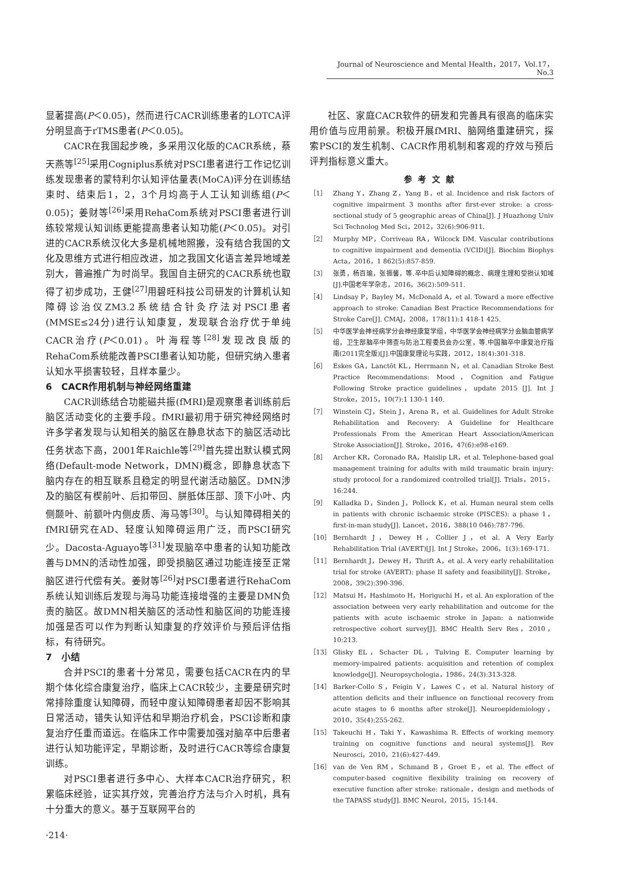Journal of Neuroscience and Mental Health，2017，Vol.17，No.3
显著提高(P＜0.05)，然而进行CACR训练患者的LOTCA评分明显高于rTMS患者(P＜0.05)。
CACR在我国起步晚，多采用汉化版的CACR系统，蔡天燕等<sup>[25]</sup>采用Cogniplus系统对PSCI患者进行工作记忆训练发现患者的蒙特利尔认知评估量表(MoCA)评分在训练结束时、结束后1，2，3个月均高于人工认知训练组(P＜0.05)；姜财等<sup>[26]</sup>采用RehaCom系统对PSCI患者进行训练较常规认知训练更能提高患者认知功能(P＜0.05)。对引进的CACR系统汉化大多是机械地照搬，没有结合我国的文化及思维方式进行相应改进，加之我国文化语言差异地域差别大，普遍推广为时尚早。我国自主研究的CACR系统也取得了初步成功，王健<sup>[27]</sup>用碧旺科技公司研发的计算机认知障碍诊治仪ZM3.2系统结合针灸疗法对PSCI患者(MMSE≤24分)进行认知康复，发现联合治疗优于单纯CACR治疗(P＜0.01)。叶海程等<sup>[28]</sup>发现改良版的RehaCom系统能改善PSCI患者认知功能，但研究纳入患者认知水平损害较轻，且样本量少。
6　CACR作用机制与神经网络重建
CACR训练结合功能磁共振(fMRI)是观察患者训练前后脑区活动变化的主要手段。fMRI最初用于研究神经网络时许多学者发现与认知相关的脑区在静息状态下的脑区活动比任务状态下高，2001年Raichle等<sup>[29]</sup>首先提出默认模式网络(Default-mode Network，DMN)概念，即静息状态下脑内存在的相互联系且稳定的明显代谢活动脑区。DMN涉及的脑区有楔前叶、后扣带回、胼胝体压部、顶下小叶、内侧颞叶、前额叶内侧皮质、海马等<sup>[30]</sup>。与认知障碍相关的fMRI研究在AD、轻度认知障碍运用广泛，而PSCI研究少。Dacosta-Aguayo等<sup>[31]</sup>发现脑卒中患者的认知功能改善与DMN的活动性加强，即受损脑区通过功能连接至正常脑区进行代偿有关。姜财等<sup>[26]</sup>对PSCI患者进行RehaCom系统认知训练后发现与海马功能连接增强的主要是DMN负责的脑区。故DMN相关脑区的活动性和脑区间的功能连接加强是否可以作为判断认知康复的疗效评价与预后评估指标，有待研究。
7　小结
合并PSCI的患者十分常见，需要包括CACR在内的早期个体化综合康复治疗，临床上CACR较少，主要是研究时常排除重度认知障碍，而轻中度认知障碍患者却因不影响其日常活动，错失认知评估和早期治疗机会，PSCI诊断和康复治疗任重而道远。在临床工作中需要加强对脑卒中后患者进行认知功能评定，早期诊断，及时进行CACR等综合康复训练。
对PSCI患者进行多中心、大样本CACR治疗研究，积累临床经验，证实其疗效，完善治疗方法与介入时机，具有十分重大的意义。基于互联网平台的
社区、家庭CACR软件的研发和完善具有很高的临床实用价值与应用前景。积极开展fMRI、脑网络重建研究，探索PSCI的发生机制、CACR作用机制和客观的疗效与预后评判指标意义重大。
参考文献
［1］ Zhang Y，Zhang Z，Yang B，et al. Incidence and risk factors of cognitive impairment 3 months after first-ever stroke: a cross-sectional study of 5 geographic areas of China[J]. J Huazhong Univ Sci Technolog Med Sci，2012，32(6):906-911.
［2］ Murphy MP，Corriveau RA，Wilcock DM. Vascular contributions to cognitive impairment and dementia (VCID)[J]. Biochim Biophys Acta，2016，1 862(5):857-859.
［3］ 张勇，杨百瑜，张振馨，等.卒中后认知障碍的概念、病理生理和受损认知域[J].中国老年学杂志，2016，36(2):509-511.
［4］ Lindsay P，Bayley M，McDonald A，et al. Toward a more effective approach to stroke: Canadian Best Practice Recommendations for Stroke Care[J]. CMAJ，2008，178(11):1 418-1 425.
［5］ 中华医学会神经病学分会神经康复学组，中华医学会神经病学分会脑血管病学组，卫生部脑卒中筛查与防治工程委员会办公室，等.中国脑卒中康复治疗指南(2011完全版)[J].中国康复理论与实践，2012，18(4):301-318.
［6］ Eskes GA，Lanctôt KL，Herrmann N，et al. Canadian Stroke Best Practice Recommendations: Mood，Cognition and Fatigue Following Stroke practice guidelines，update 2015 [J]. Int J Stroke，2015，10(7):1 130-1 140.
［7］ Winstein CJ，Stein J，Arena R，et al. Guidelines for Adult Stroke Rehabilitation and Recovery: A Guideline for Healthcare Professionals From the American Heart Association/American Stroke Association[J]. Stroke，2016，47(6):e98-e169.
［8］ Archer KR，Coronado RA，Haislip LR，et al. Telephone-based goal management training for adults with mild traumatic brain injury: study protocol for a randomized controlled trial[J]. Trials，2015，16:244.
［9］ Kalladka D，Sinden J，Pollock K，et al. Human neural stem cells in patients with chronic ischaemic stroke (PISCES): a phase 1，first-in-man study[J]. Lancet，2016，388(10 046):787-796.
［10］ Bernhardt J，Dewey H，Collier J，et al. A Very Early Rehabilitation Trial (AVERT)[J]. Int J Stroke，2006，1(3):169-171.
［11］ Bernhardt J，Dewey H，Thrift A，et al. A very early rehabilitation trial for stroke (AVERT): phase II safety and feasibility[J]. Stroke，2008，39(2):390-396.
［12］ Matsui H，Hashimoto H，Horiguchi H，et al. An exploration of the association between very early rehabilitation and outcome for the patients with acute ischaemic stroke in Japan: a nationwide retrospective cohort survey[J]. BMC Health Serv Res，2010，10:213.
［13］ Glisky EL，Schacter DL，Tulving E. Computer learning by memory-impaired patients: acquisition and retention of complex knowledge[J]. Neuropsychologia，1986，24(3):313-328.
［14］ Barker-Collo S，Feigin V，Lawes C，et al. Natural history of attention deficits and their influence on functional recovery from acute stages to 6 months after stroke[J]. Neuroepidemiology，2010，35(4):255-262.
［15］ Takeuchi H，Taki Y，Kawashima R. Effects of working memory training on cognitive functions and neural systems[J]. Rev Neurosci，2010，21(6):427-449.
［16］ van de Ven RM，Schmand B，Groet E，et al. The effect of computer-based cognitive flexibility training on recovery of executive function after stroke: rationale，design and methods of the TAPASS study[J]. BMC Neurol，2015，15:144.
·214·